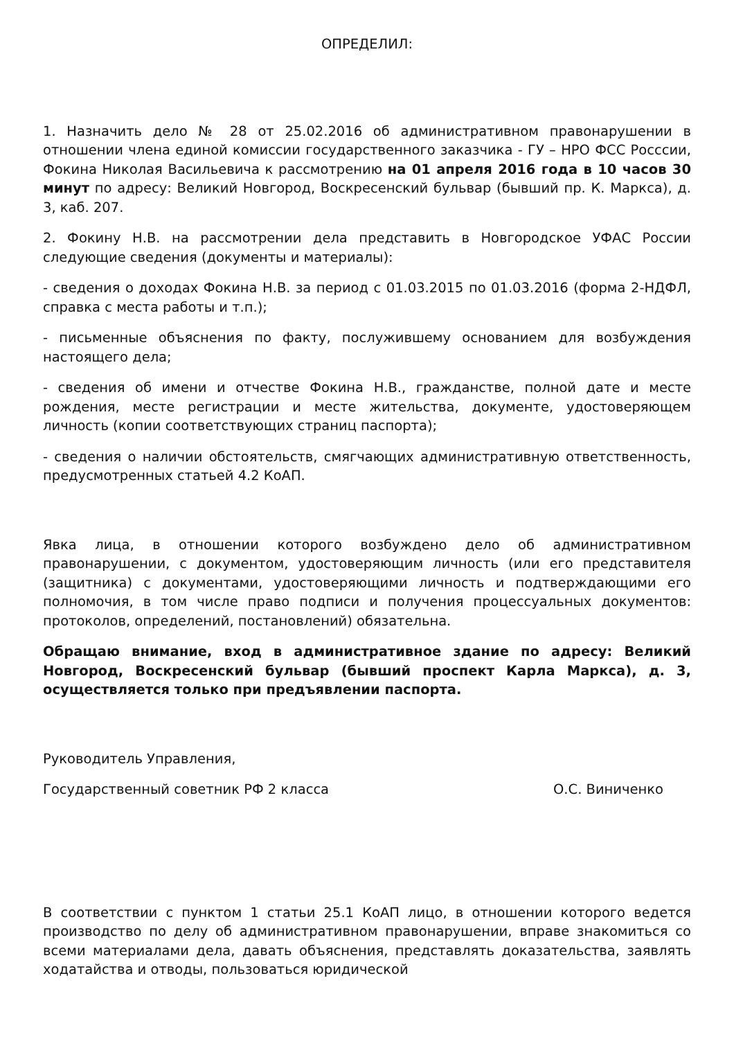ОПРЕДЕЛИЛ:
1. Назначить дело № 28 от 25.02.2016 об административном правонарушении в отношении члена единой комиссии государственного заказчика - ГУ – НРО ФСС Росссии, Фокина Николая Васильевича к рассмотрению на 01 апреля 2016 года в 10 часов 30 минут по адресу: Великий Новгород, Воскресенский бульвар (бывший пр. К. Маркса), д. 3, каб. 207.
2. Фокину Н.В. на рассмотрении дела представить в Новгородское УФАС России следующие сведения (документы и материалы):
- сведения о доходах Фокина Н.В. за период с 01.03.2015 по 01.03.2016 (форма 2-НДФЛ, справка с места работы и т.п.);
- письменные объяснения по факту, послужившему основанием для возбуждения настоящего дела;
- сведения об имени и отчестве Фокина Н.В., гражданстве, полной дате и месте рождения, месте регистрации и месте жительства, документе, удостоверяющем личность (копии соответствующих страниц паспорта);
- сведения о наличии обстоятельств, смягчающих административную ответственность, предусмотренных статьей 4.2 КоАП.
Явка лица, в отношении которого возбуждено дело об административном правонарушении, с документом, удостоверяющим личность (или его представителя (защитника) с документами, удостоверяющими личность и подтверждающими его полномочия, в том числе право подписи и получения процессуальных документов: протоколов, определений, постановлений) обязательна.
Обращаю внимание, вход в административное здание по адресу: Великий Новгород, Воскресенский бульвар (бывший проспект Карла Маркса), д. 3, осуществляется только при предъявлении паспорта.
Руководитель Управления,
Государственный советник РФ 2 класса О.С. Виниченко
В соответствии с пунктом 1 статьи 25.1 КоАП лицо, в отношении которого ведется производство по делу об административном правонарушении, вправе знакомиться со всеми материалами дела, давать объяснения, представлять доказательства, заявлять ходатайства и отводы, пользоваться юридической